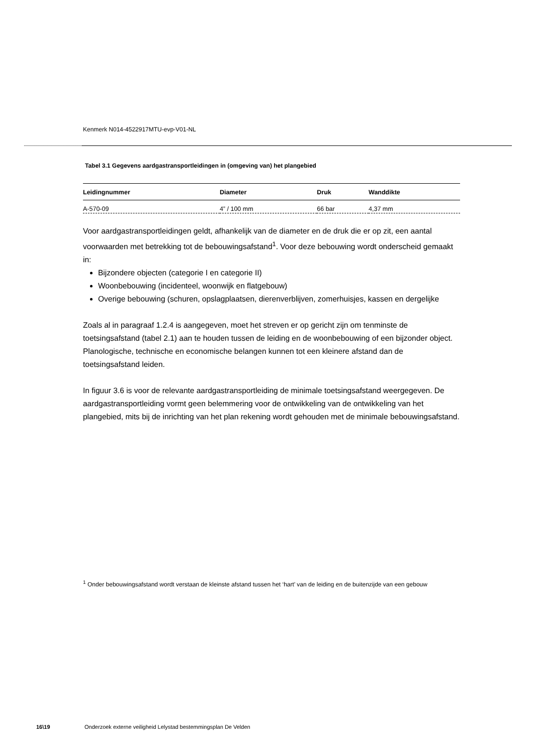Kenmerk N014-4522917MTU-evp-V01-NL
Tabel 3.1 Gegevens aardgastransportleidingen in (omgeving van) het plangebied
| Leidingnummer | Diameter | Druk | Wanddikte |
| --- | --- | --- | --- |
| A-570-09 | 4” / 100 mm | 66 bar | 4,37 mm |
Voor aardgastransportleidingen geldt, afhankelijk van de diameter en de druk die er op zit, een aantal voorwaarden met betrekking tot de bebouwingsafstand<sup>1</sup>. Voor deze bebouwing wordt onderscheid gemaakt in:
Bijzondere objecten (categorie I en categorie II)
Woonbebouwing (incidenteel, woonwijk en flatgebouw)
Overige bebouwing (schuren, opslagplaatsen, dierenverblijven, zomerhuisjes, kassen en dergelijke
Zoals al in paragraaf 1.2.4 is aangegeven, moet het streven er op gericht zijn om tenminste de toetsingsafstand (tabel 2.1) aan te houden tussen de leiding en de woonbebouwing of een bijzonder object. Planologische, technische en economische belangen kunnen tot een kleinere afstand dan de toetsingsafstand leiden.
In figuur 3.6 is voor de relevante aardgastransportleiding de minimale toetsingsafstand weergegeven. De aardgastransportleiding vormt geen belemmering voor de ontwikkeling van de ontwikkeling van het plangebied, mits bij de inrichting van het plan rekening wordt gehouden met de minimale bebouwingsafstand.
<sup>1</sup> Onder bebouwingsafstand wordt verstaan de kleinste afstand tussen het ‘hart’ van de leiding en de buitenzijde van een gebouw
16\19 Onderzoek externe veiligheid Lelystad bestemmingsplan De Velden